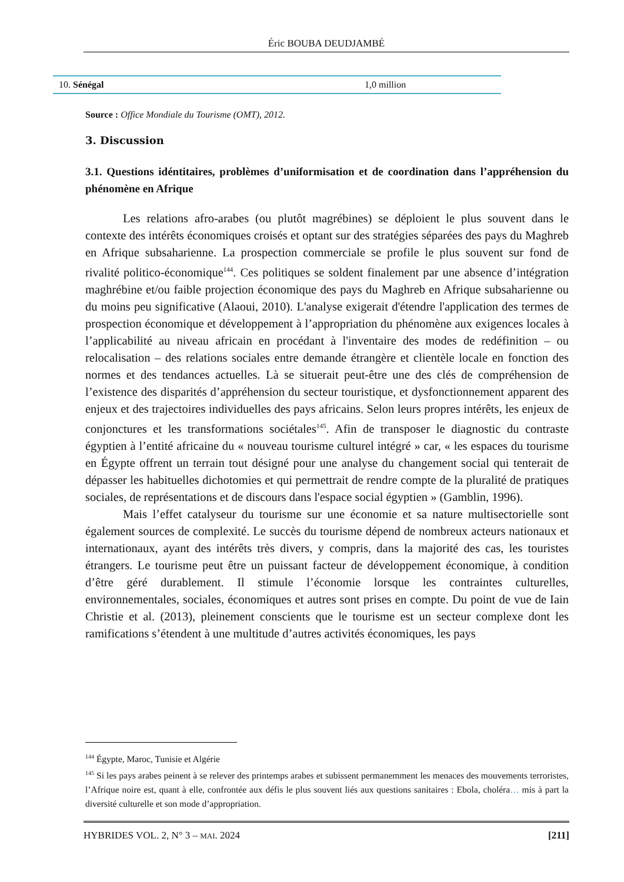Éric BOUBA DEUDJAMBÉ
| 10. Sénégal | 1,0 million |
Source : Office Mondiale du Tourisme (OMT), 2012.
3. Discussion
3.1. Questions idéntitaires, problèmes d’uniformisation et de coordination dans l’appréhension du phénomène en Afrique
Les relations afro-arabes (ou plutôt magrébines) se déploient le plus souvent dans le contexte des intérêts économiques croisés et optant sur des stratégies séparées des pays du Maghreb en Afrique subsaharienne. La prospection commerciale se profile le plus souvent sur fond de rivalité politico-économique<sup>144</sup>. Ces politiques se soldent finalement par une absence d’intégration maghrébine et/ou faible projection économique des pays du Maghreb en Afrique subsaharienne ou du moins peu significative (Alaoui, 2010). L'analyse exigerait d'étendre l'application des termes de prospection économique et développement à l’appropriation du phénomène aux exigences locales à l’applicabilité au niveau africain en procédant à l'inventaire des modes de redéfinition – ou relocalisation – des relations sociales entre demande étrangère et clientèle locale en fonction des normes et des tendances actuelles. Là se situerait peut-être une des clés de compréhension de l’existence des disparités d’appréhension du secteur touristique, et dysfonctionnement apparent des enjeux et des trajectoires individuelles des pays africains. Selon leurs propres intérêts, les enjeux de conjonctures et les transformations sociétales<sup>145</sup>. Afin de transposer le diagnostic du contraste égyptien à l’entité africaine du « nouveau tourisme culturel intégré » car, « les espaces du tourisme en Égypte offrent un terrain tout désigné pour une analyse du changement social qui tenterait de dépasser les habituelles dichotomies et qui permettrait de rendre compte de la pluralité de pratiques sociales, de représentations et de discours dans l'espace social égyptien » (Gamblin, 1996).
Mais l’effet catalyseur du tourisme sur une économie et sa nature multisectorielle sont également sources de complexité. Le succès du tourisme dépend de nombreux acteurs nationaux et internationaux, ayant des intérêts très divers, y compris, dans la majorité des cas, les touristes étrangers. Le tourisme peut être un puissant facteur de développement économique, à condition d’être géré durablement. Il stimule l’économie lorsque les contraintes culturelles, environnementales, sociales, économiques et autres sont prises en compte. Du point de vue de Iain Christie et al. (2013), pleinement conscients que le tourisme est un secteur complexe dont les ramifications s’étendent à une multitude d’autres activités économiques, les pays
<sup>144</sup> Égypte, Maroc, Tunisie et Algérie
<sup>145</sup> Si les pays arabes peinent à se relever des printemps arabes et subissent permanemment les menaces des mouvements terroristes, l’Afrique noire est, quant à elle, confrontée aux défis le plus souvent liés aux questions sanitaires : Ebola, choléra… mis à part la diversité culturelle et son mode d’appropriation.
HYBRIDES VOL. 2, N° 3 – MAI. 2024 [211]